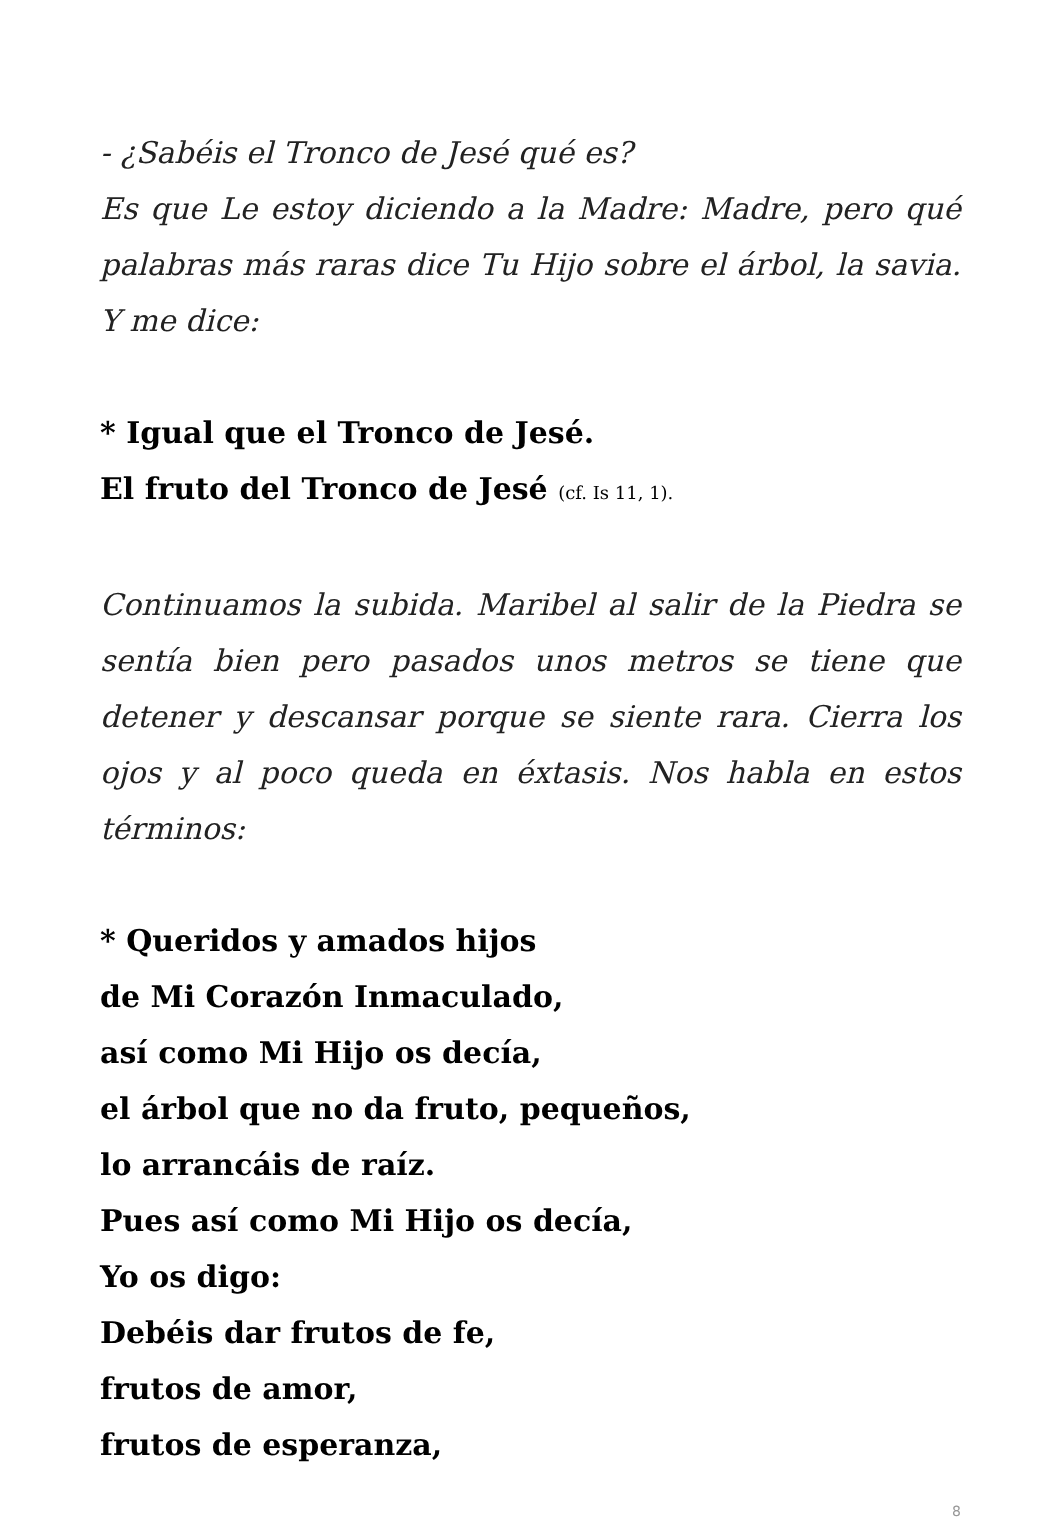- ¿Sabéis el Tronco de Jesé qué es?
Es que Le estoy diciendo a la Madre: Madre, pero qué palabras más raras dice Tu Hijo sobre el árbol, la savia. Y me dice:
* Igual que el Tronco de Jesé.
El fruto del Tronco de Jesé (cf. Is 11, 1).
Continuamos la subida. Maribel al salir de la Piedra se sentía bien pero pasados unos metros se tiene que detener y descansar porque se siente rara. Cierra los ojos y al poco queda en éxtasis. Nos habla en estos términos:
* Queridos y amados hijos
de Mi Corazón Inmaculado,
así como Mi Hijo os decía,
el árbol que no da fruto, pequeños,
lo arrancáis de raíz.
Pues así como Mi Hijo os decía,
Yo os digo:
Debéis dar frutos de fe,
frutos de amor,
frutos de esperanza,
8